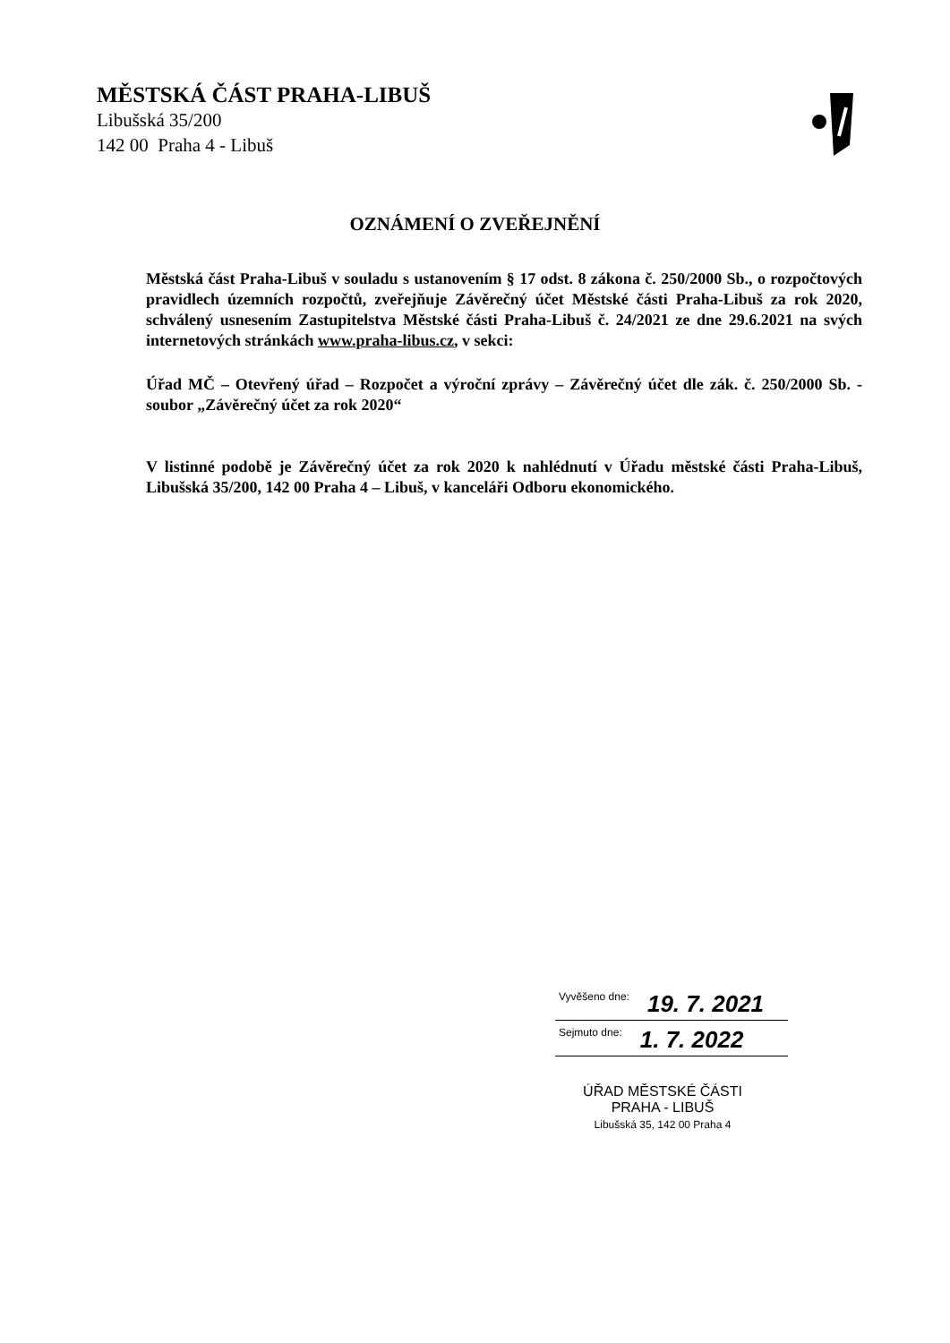MĚSTSKÁ ČÁST PRAHA-LIBUŠ
Libušská 35/200
142 00 Praha 4 - Libuš
OZNÁMENÍ O ZVEŘEJNĚNÍ
Městská část Praha-Libuš v souladu s ustanovením § 17 odst. 8 zákona č. 250/2000 Sb., o rozpočtových pravidlech územních rozpočtů, zveřejňuje Závěrečný účet Městské části Praha-Libuš za rok 2020, schválený usnesením Zastupitelstva Městské části Praha-Libuš č. 24/2021 ze dne 29.6.2021 na svých internetových stránkách www.praha-libus.cz, v sekci:
Úřad MČ – Otevřený úřad – Rozpočet a výroční zprávy – Závěrečný účet dle zák. č. 250/2000 Sb. - soubor „Závěrečný účet za rok 2020“
V listinné podobě je Závěrečný účet za rok 2020 k nahlédnutí v Úřadu městské části Praha-Libuš, Libušská 35/200, 142 00 Praha 4 – Libuš, v kanceláři Odboru ekonomického.
Vyvěšeno dne: 19. 7. 2021
Sejmuto dne: 1. 7. 2022
ÚŘAD MĚSTSKÉ ČÁSTI
PRAHA - LIBUŠ
Libušská 35, 142 00 Praha 4